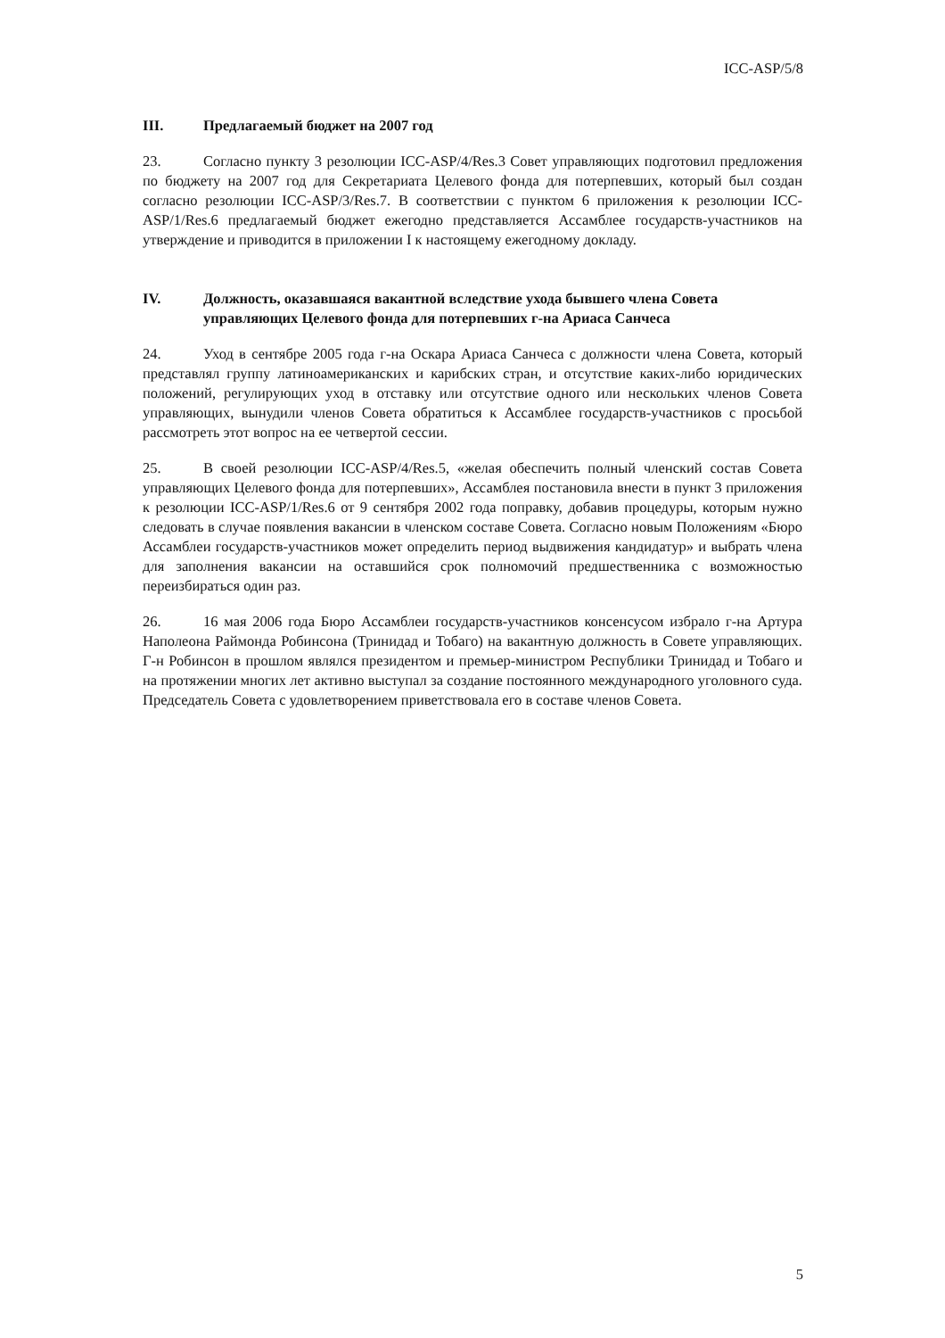ICC-ASP/5/8
III. Предлагаемый бюджет на 2007 год
23. Согласно пункту 3 резолюции ICC-ASP/4/Res.3 Совет управляющих подготовил предложения по бюджету на 2007 год для Секретариата Целевого фонда для потерпевших, который был создан согласно резолюции ICC-ASP/3/Res.7. В соответствии с пунктом 6 приложения к резолюции ICC-ASP/1/Res.6 предлагаемый бюджет ежегодно представляется Ассамблее государств-участников на утверждение и приводится в приложении I к настоящему ежегодному докладу.
IV. Должность, оказавшаяся вакантной вследствие ухода бывшего члена Совета управляющих Целевого фонда для потерпевших г-на Ариаса Санчеса
24. Уход в сентябре 2005 года г-на Оскара Ариаса Санчеса с должности члена Совета, который представлял группу латиноамериканских и карибских стран, и отсутствие каких-либо юридических положений, регулирующих уход в отставку или отсутствие одного или нескольких членов Совета управляющих, вынудили членов Совета обратиться к Ассамблее государств-участников с просьбой рассмотреть этот вопрос на ее четвертой сессии.
25. В своей резолюции ICC-ASP/4/Res.5, «желая обеспечить полный членский состав Совета управляющих Целевого фонда для потерпевших», Ассамблея постановила внести в пункт 3 приложения к резолюции ICC-ASP/1/Res.6 от 9 сентября 2002 года поправку, добавив процедуры, которым нужно следовать в случае появления вакансии в членском составе Совета. Согласно новым Положениям «Бюро Ассамблеи государств-участников может определить период выдвижения кандидатур» и выбрать члена для заполнения вакансии на оставшийся срок полномочий предшественника с возможностью переизбираться один раз.
26. 16 мая 2006 года Бюро Ассамблеи государств-участников консенсусом избрало г-на Артура Наполеона Раймонда Робинсона (Тринидад и Тобаго) на вакантную должность в Совете управляющих. Г-н Робинсон в прошлом являлся президентом и премьер-министром Республики Тринидад и Тобаго и на протяжении многих лет активно выступал за создание постоянного международного уголовного суда. Председатель Совета с удовлетворением приветствовала его в составе членов Совета.
5